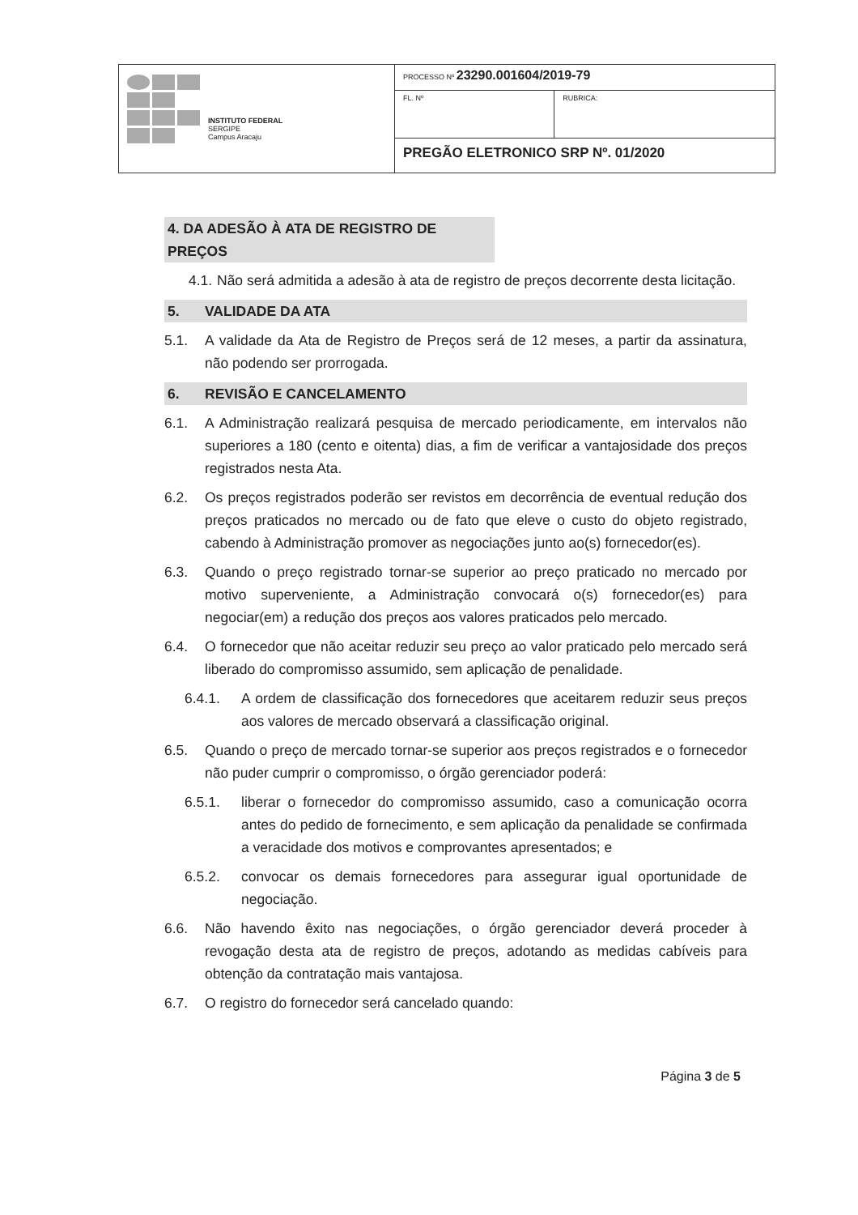| INSTITUTO FEDERAL SERGIPE Campus Aracaju | PROCESSO Nº 23290.001604/2019-79 | |
| | FL. Nº | RUBRICA: |
| | PREGÃO ELETRONICO SRP Nº. 01/2020 | |
4. DA ADESÃO À ATA DE REGISTRO DE PREÇOS
4.1. Não será admitida a adesão à ata de registro de preços decorrente desta licitação.
5. VALIDADE DA ATA
5.1. A validade da Ata de Registro de Preços será de 12 meses, a partir da assinatura, não podendo ser prorrogada.
6. REVISÃO E CANCELAMENTO
6.1. A Administração realizará pesquisa de mercado periodicamente, em intervalos não superiores a 180 (cento e oitenta) dias, a fim de verificar a vantajosidade dos preços registrados nesta Ata.
6.2. Os preços registrados poderão ser revistos em decorrência de eventual redução dos preços praticados no mercado ou de fato que eleve o custo do objeto registrado, cabendo à Administração promover as negociações junto ao(s) fornecedor(es).
6.3. Quando o preço registrado tornar-se superior ao preço praticado no mercado por motivo superveniente, a Administração convocará o(s) fornecedor(es) para negociar(em) a redução dos preços aos valores praticados pelo mercado.
6.4. O fornecedor que não aceitar reduzir seu preço ao valor praticado pelo mercado será liberado do compromisso assumido, sem aplicação de penalidade.
6.4.1. A ordem de classificação dos fornecedores que aceitarem reduzir seus preços aos valores de mercado observará a classificação original.
6.5. Quando o preço de mercado tornar-se superior aos preços registrados e o fornecedor não puder cumprir o compromisso, o órgão gerenciador poderá:
6.5.1. liberar o fornecedor do compromisso assumido, caso a comunicação ocorra antes do pedido de fornecimento, e sem aplicação da penalidade se confirmada a veracidade dos motivos e comprovantes apresentados; e
6.5.2. convocar os demais fornecedores para assegurar igual oportunidade de negociação.
6.6. Não havendo êxito nas negociações, o órgão gerenciador deverá proceder à revogação desta ata de registro de preços, adotando as medidas cabíveis para obtenção da contratação mais vantajosa.
6.7. O registro do fornecedor será cancelado quando:
Página 3 de 5